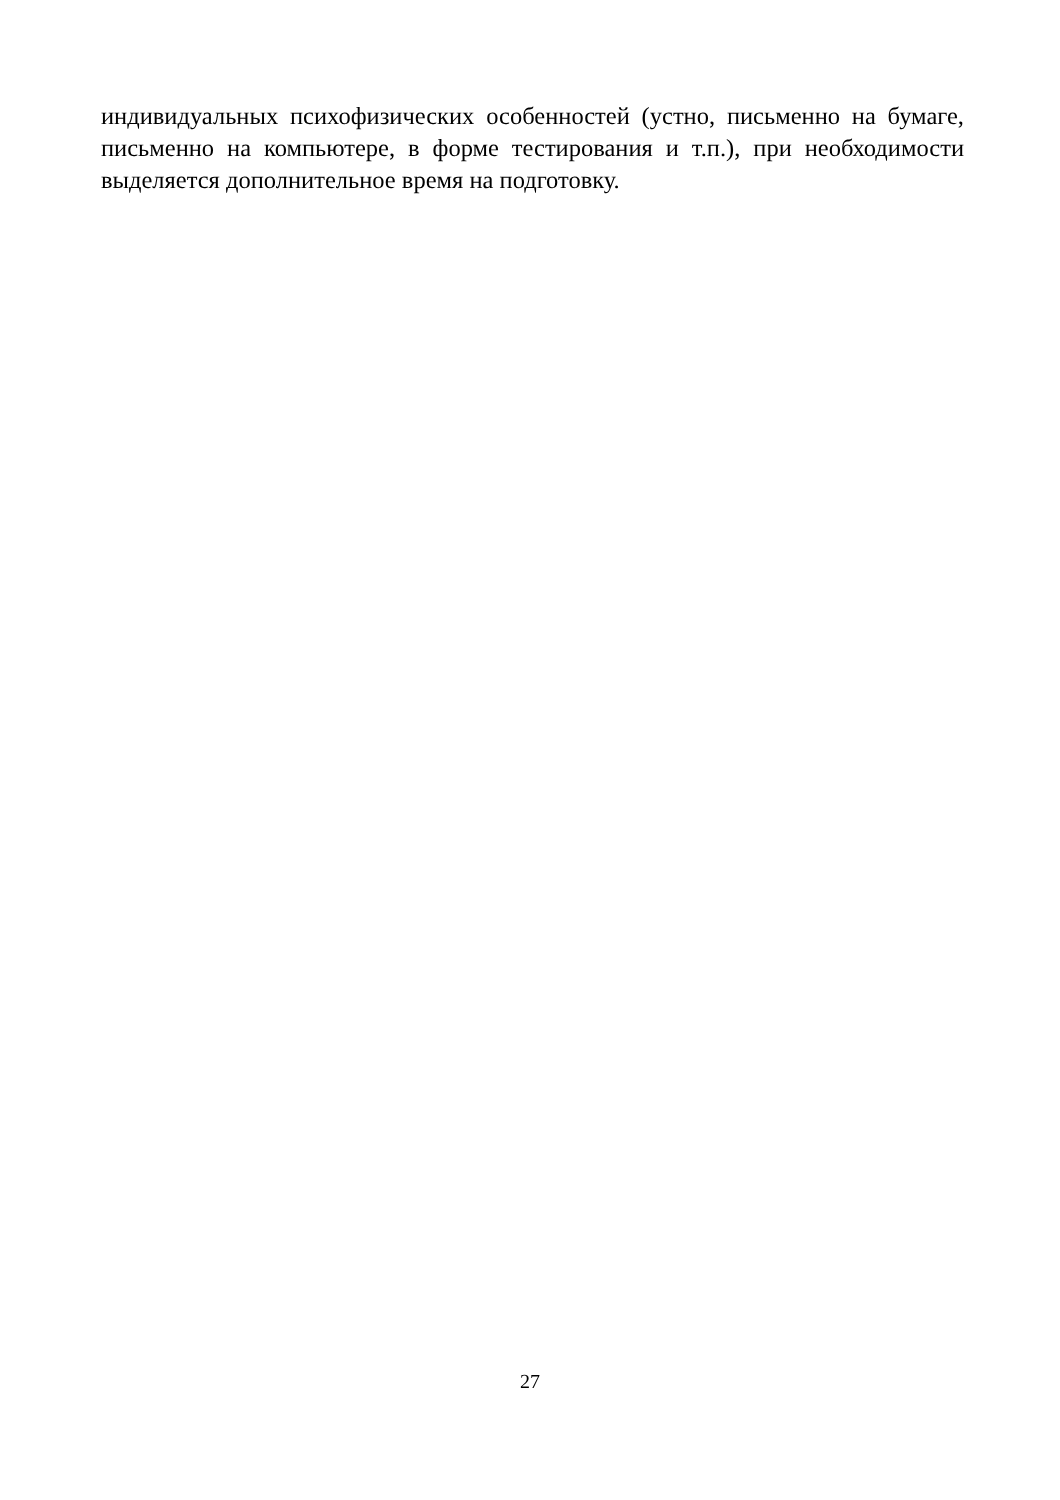индивидуальных психофизических особенностей (устно, письменно на бумаге, письменно на компьютере, в форме тестирования и т.п.), при необходимости выделяется дополнительное время на подготовку.
27